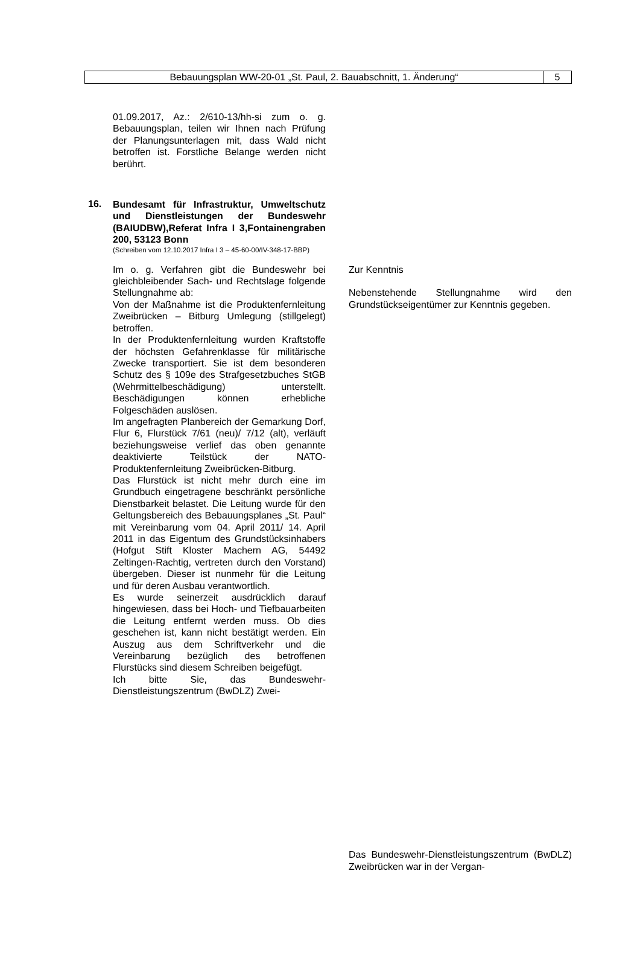Bebauungsplan WW-20-01 „St. Paul, 2. Bauabschnitt, 1. Änderung“
5
01.09.2017, Az.: 2/610-13/hh-si zum o. g. Bebauungsplan, teilen wir Ihnen nach Prüfung der Planungsunterlagen mit, dass Wald nicht betroffen ist. Forstliche Belange werden nicht berührt.
16.
Bundesamt für Infrastruktur, Umweltschutz und Dienstleistungen der Bundeswehr (BAIUDBW),Referat Infra I 3,Fontainengraben 200, 53123 Bonn
(Schreiben vom 12.10.2017 Infra I 3 – 45-60-00/IV-348-17-BBP)
Im o. g. Verfahren gibt die Bundeswehr bei gleichbleibender Sach- und Rechtslage folgende Stellungnahme ab:
Von der Maßnahme ist die Produktenfernleitung Zweibrücken – Bitburg Umlegung (stillgelegt) betroffen.
In der Produktenfernleitung wurden Kraftstoffe der höchsten Gefahrenklasse für militärische Zwecke transportiert. Sie ist dem besonderen Schutz des § 109e des Strafgesetzbuches StGB (Wehrmittelbeschädigung) unterstellt. Beschädigungen können erhebliche Folgeschäden auslösen.
Im angefragten Planbereich der Gemarkung Dorf, Flur 6, Flurstück 7/61 (neu)/ 7/12 (alt), verläuft beziehungsweise verlief das oben genannte deaktivierte Teilstück der NATO-Produktenfernleitung Zweibrücken-Bitburg.
Das Flurstück ist nicht mehr durch eine im Grundbuch eingetragene beschränkt persönliche Dienstbarkeit belastet. Die Leitung wurde für den Geltungsbereich des Bebauungsplanes „St. Paul“ mit Vereinbarung vom 04. April 2011/ 14. April 2011 in das Eigentum des Grundstücksinhabers (Hofgut Stift Kloster Machern AG, 54492 Zeltingen-Rachtig, vertreten durch den Vorstand) übergeben. Dieser ist nunmehr für die Leitung und für deren Ausbau verantwortlich.
Es wurde seinerzeit ausdrücklich darauf hingewiesen, dass bei Hoch- und Tiefbauarbeiten die Leitung entfernt werden muss. Ob dies geschehen ist, kann nicht bestätigt werden. Ein Auszug aus dem Schriftverkehr und die Vereinbarung bezüglich des betroffenen Flurstücks sind diesem Schreiben beigefügt.
Ich bitte Sie, das Bundeswehr-Dienstleistungszentrum (BwDLZ) Zwei-
Zur Kenntnis
Nebenstehende Stellungnahme wird den Grundstückseigentümer zur Kenntnis gegeben.
Das Bundeswehr-Dienstleistungszentrum (BwDLZ) Zweibrücken war in der Vergan-